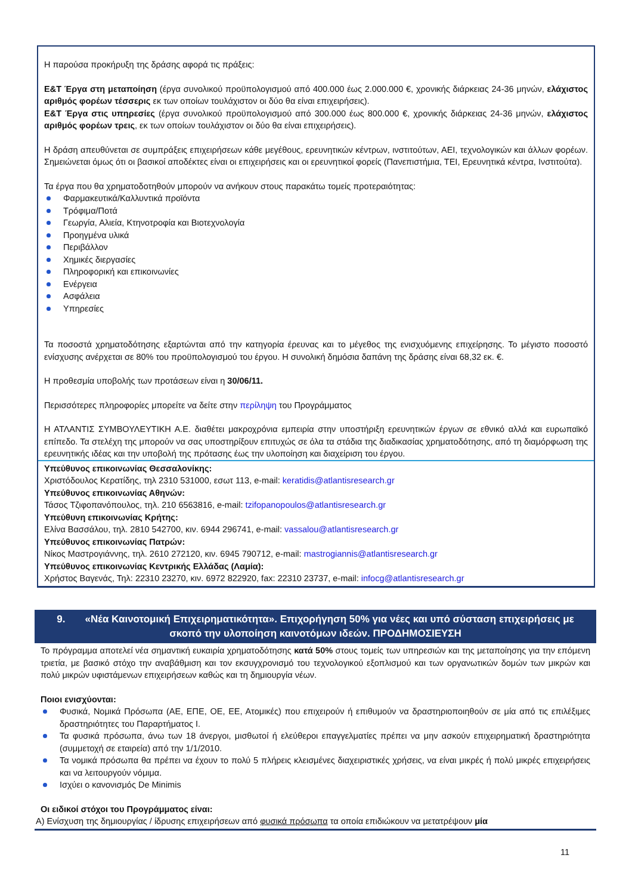Η παρούσα προκήρυξη της δράσης αφορά τις πράξεις:
Ε&Τ Έργα στη μεταποίηση (έργα συνολικού προϋπολογισμού από 400.000 έως 2.000.000 €, χρονικής διάρκειας 24-36 μηνών, ελάχιστος αριθμός φορέων τέσσερις εκ των οποίων τουλάχιστον οι δύο θα είναι επιχειρήσεις).
Ε&Τ Έργα στις υπηρεσίες (έργα συνολικού προϋπολογισμού από 300.000 έως 800.000 €, χρονικής διάρκειας 24-36 μηνών, ελάχιστος αριθμός φορέων τρεις, εκ των οποίων τουλάχιστον οι δύο θα είναι επιχειρήσεις).
Η δράση απευθύνεται σε συμπράξεις επιχειρήσεων κάθε μεγέθους, ερευνητικών κέντρων, ινστιτούτων, ΑΕΙ, τεχνολογικών και άλλων φορέων. Σημειώνεται όμως ότι οι βασικοί αποδέκτες είναι οι επιχειρήσεις και οι ερευνητικοί φορείς (Πανεπιστήμια, ΤΕΙ, Ερευνητικά κέντρα, Ινστιτούτα).
Τα έργα που θα χρηματοδοτηθούν μπορούν να ανήκουν στους παρακάτω τομείς προτεραιότητας:
Φαρμακευτικά/Καλλυντικά προϊόντα
Τρόφιμα/Ποτά
Γεωργία, Αλιεία, Κτηνοτροφία και Βιοτεχνολογία
Προηγμένα υλικά
Περιβάλλον
Χημικές διεργασίες
Πληροφορική και επικοινωνίες
Ενέργεια
Ασφάλεια
Υπηρεσίες
Τα ποσοστά χρηματοδότησης εξαρτώνται από την κατηγορία έρευνας και το μέγεθος της ενισχυόμενης επιχείρησης. Το μέγιστο ποσοστό ενίσχυσης ανέρχεται σε 80% του προϋπολογισμού του έργου. Η συνολική δημόσια δαπάνη της δράσης είναι 68,32 εκ. €.
Η προθεσμία υποβολής των προτάσεων είναι η 30/06/11.
Περισσότερες πληροφορίες μπορείτε να δείτε στην περίληψη του Προγράμματος
Η ΑΤΛΑΝΤΙΣ ΣΥΜΒΟΥΛΕΥΤΙΚΗ Α.Ε. διαθέτει μακροχρόνια εμπειρία στην υποστήριξη ερευνητικών έργων σε εθνικό αλλά και ευρωπαϊκό επίπεδο. Τα στελέχη της μπορούν να σας υποστηρίξουν επιτυχώς σε όλα τα στάδια της διαδικασίας χρηματοδότησης, από τη διαμόρφωση της ερευνητικής ιδέας και την υποβολή της πρότασης έως την υλοποίηση και διαχείριση του έργου.
Υπεύθυνος επικοινωνίας Θεσσαλονίκης:
Χριστόδουλος Κερατίδης, τηλ 2310 531000, εσωτ 113, e-mail: keratidis@atlantisresearch.gr
Υπεύθυνος επικοινωνίας Αθηνών:
Τάσος Τζιφοπανόπουλος, τηλ. 210 6563816, e-mail: tzifopanopoulos@atlantisresearch.gr
Υπεύθυνη επικοινωνίας Κρήτης:
Ελίνα Βασσάλου, τηλ. 2810 542700, κιν. 6944 296741, e-mail: vassalou@atlantisresearch.gr
Υπεύθυνος επικοινωνίας Πατρών:
Νίκος Μαστρογιάννης, τηλ. 2610 272120, κιν. 6945 790712, e-mail: mastrogiannis@atlantisresearch.gr
Υπεύθυνος επικοινωνίας Κεντρικής Ελλάδας (Λαμία):
Χρήστος Βαγενάς, Τηλ: 22310 23270, κιν. 6972 822920, fax: 22310 23737, e-mail: infocg@atlantisresearch.gr
9. «Νέα Καινοτομική Επιχειρηματικότητα». Επιχορήγηση 50% για νέες και υπό σύσταση επιχειρήσεις με σκοπό την υλοποίηση καινοτόμων ιδεών. ΠΡΟΔΗΜΟΣΙΕΥΣΗ
Το πρόγραμμα αποτελεί νέα σημαντική ευκαιρία χρηματοδότησης κατά 50% στους τομείς των υπηρεσιών και της μεταποίησης για την επόμενη τριετία, με βασικό στόχο την αναβάθμιση και τον εκσυγχρονισμό του τεχνολογικού εξοπλισμού και των οργανωτικών δομών των μικρών και πολύ μικρών υφιστάμενων επιχειρήσεων καθώς και τη δημιουργία νέων.
Ποιοι ενισχύονται:
Φυσικά, Νομικά Πρόσωπα (ΑΕ, ΕΠΕ, ΟΕ, ΕΕ, Ατομικές) που επιχειρούν ή επιθυμούν να δραστηριοποιηθούν σε μία από τις επιλέξιμες δραστηριότητες του Παραρτήματος Ι.
Τα φυσικά πρόσωπα, άνω των 18 άνεργοι, μισθωτοί ή ελεύθεροι επαγγελματίες πρέπει να μην ασκούν επιχειρηματική δραστηριότητα (συμμετοχή σε εταιρεία) από την 1/1/2010.
Τα νομικά πρόσωπα θα πρέπει να έχουν το πολύ 5 πλήρεις κλεισμένες διαχειριστικές χρήσεις, να είναι μικρές ή πολύ μικρές επιχειρήσεις και να λειτουργούν νόμιμα.
Ισχύει ο κανονισμός De Minimis
Οι ειδικοί στόχοι του Προγράμματος είναι:
Α) Ενίσχυση της δημιουργίας / ίδρυσης επιχειρήσεων από φυσικά πρόσωπα τα οποία επιδιώκουν να μετατρέψουν μία
11